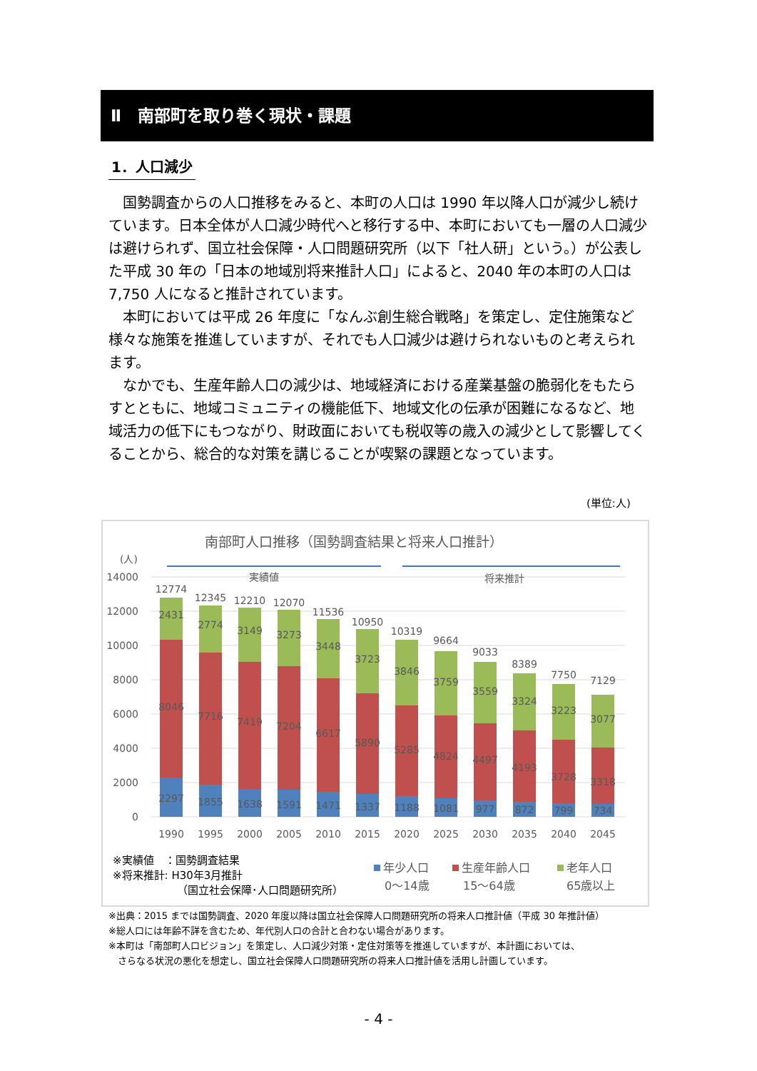Ⅱ　南部町を取り巻く現状・課題
1．人口減少
国勢調査からの人口推移をみると、本町の人口は 1990 年以降人口が減少し続けています。日本全体が人口減少時代へと移行する中、本町においても一層の人口減少は避けられず、国立社会保障・人口問題研究所（以下「社人研」という。）が公表した平成 30 年の「日本の地域別将来推計人口」によると、2040 年の本町の人口は 7,750 人になると推計されています。
本町においては平成 26 年度に「なんぶ創生総合戦略」を策定し、定住施策など様々な施策を推進していますが、それでも人口減少は避けられないものと考えられます。
なかでも、生産年齢人口の減少は、地域経済における産業基盤の脆弱化をもたらすとともに、地域コミュニティの機能低下、地域文化の伝承が困難になるなど、地域活力の低下にもつながり、財政面においても税収等の歳入の減少として影響してくることから、総合的な対策を講じることが喫緊の課題となっています。
(単位:人)
南部町人口推移（国勢調査結果と将来人口推計）
(人)
14000
12000
10000
8000
6000
4000
2000
0
実績値
将来推計
12774
2431
8046
2297
1990
12345
2774
7716
1855
1995
12210
3149
7419
1638
2000
12070
3273
7204
1591
2005
11536
3448
6617
1471
2010
10950
3723
5890
1337
2015
10319
3846
5285
1188
2020
9664
3759
4824
1081
2025
9033
3559
4497
977
2030
8389
3324
4193
872
2035
7750
3223
3728
799
2040
7129
3077
3318
734
2045
※実績値　：国勢調査結果
※将来推計: H30年3月推計
（国立社会保障･人口問題研究所）
年少人口
0～14歳
生産年齢人口
15～64歳
老年人口
65歳以上
※出典：2015 までは国勢調査、2020 年度以降は国立社会保障人口問題研究所の将来人口推計値（平成 30 年推計値）
※総人口には年齢不詳を含むため、年代別人口の合計と合わない場合があります。
※本町は「南部町人口ビジョン」を策定し、人口減少対策・定住対策等を推進していますが、本計画においては、
　さらなる状況の悪化を想定し、国立社会保障人口問題研究所の将来人口推計値を活用し計画しています。
- 4 -